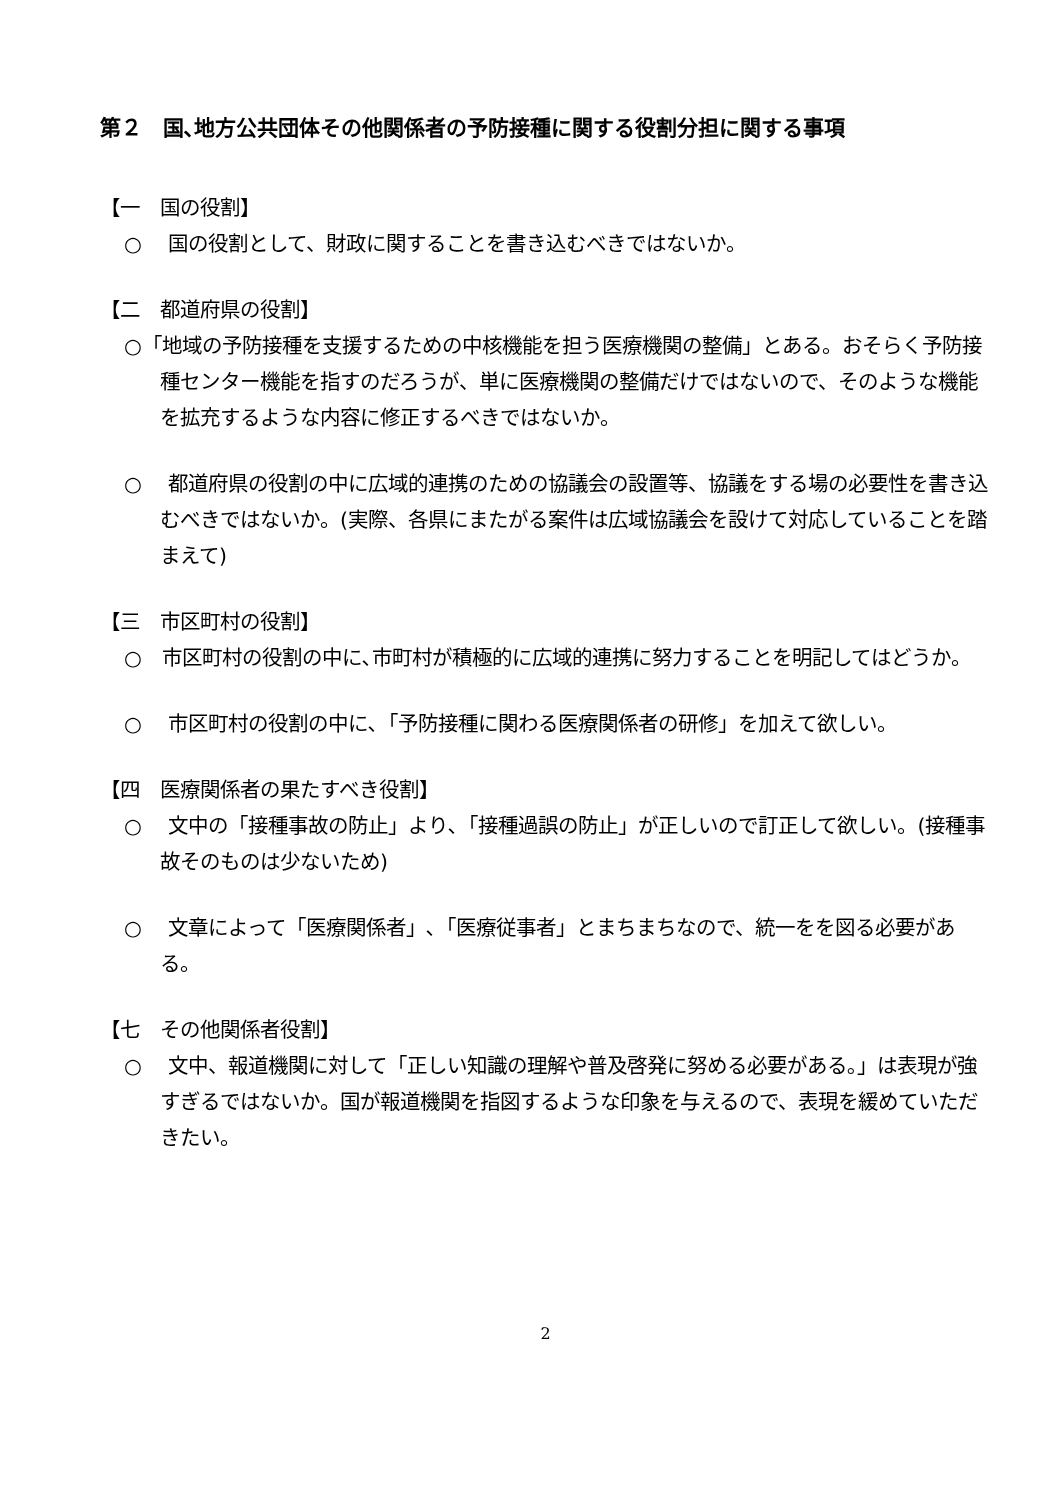第２　国､地方公共団体その他関係者の予防接種に関する役割分担に関する事項
【一　国の役割】
○　 国の役割として、財政に関することを書き込むべきではないか。
【二　都道府県の役割】
○「地域の予防接種を支援するための中核機能を担う医療機関の整備」とある。おそらく予防接種センター機能を指すのだろうが、単に医療機関の整備だけではないので、そのような機能を拡充するような内容に修正するべきではないか。
○　 都道府県の役割の中に広域的連携のための協議会の設置等、協議をする場の必要性を書き込むべきではないか。(実際、各県にまたがる案件は広域協議会を設けて対応していることを踏まえて)
【三　市区町村の役割】
○　市区町村の役割の中に､市町村が積極的に広域的連携に努力することを明記してはどうか。
○　 市区町村の役割の中に､「予防接種に関わる医療関係者の研修」を加えて欲しい。
【四　医療関係者の果たすべき役割】
○　 文中の「接種事故の防止」より､「接種過誤の防止」が正しいので訂正して欲しい。(接種事故そのものは少ないため)
○　 文章によって「医療関係者」､「医療従事者」とまちまちなので、統一をを図る必要がある。
【七　その他関係者役割】
○　 文中、報道機関に対して「正しい知識の理解や普及啓発に努める必要がある｡」は表現が強すぎるではないか。国が報道機関を指図するような印象を与えるので、表現を緩めていただきたい。
2